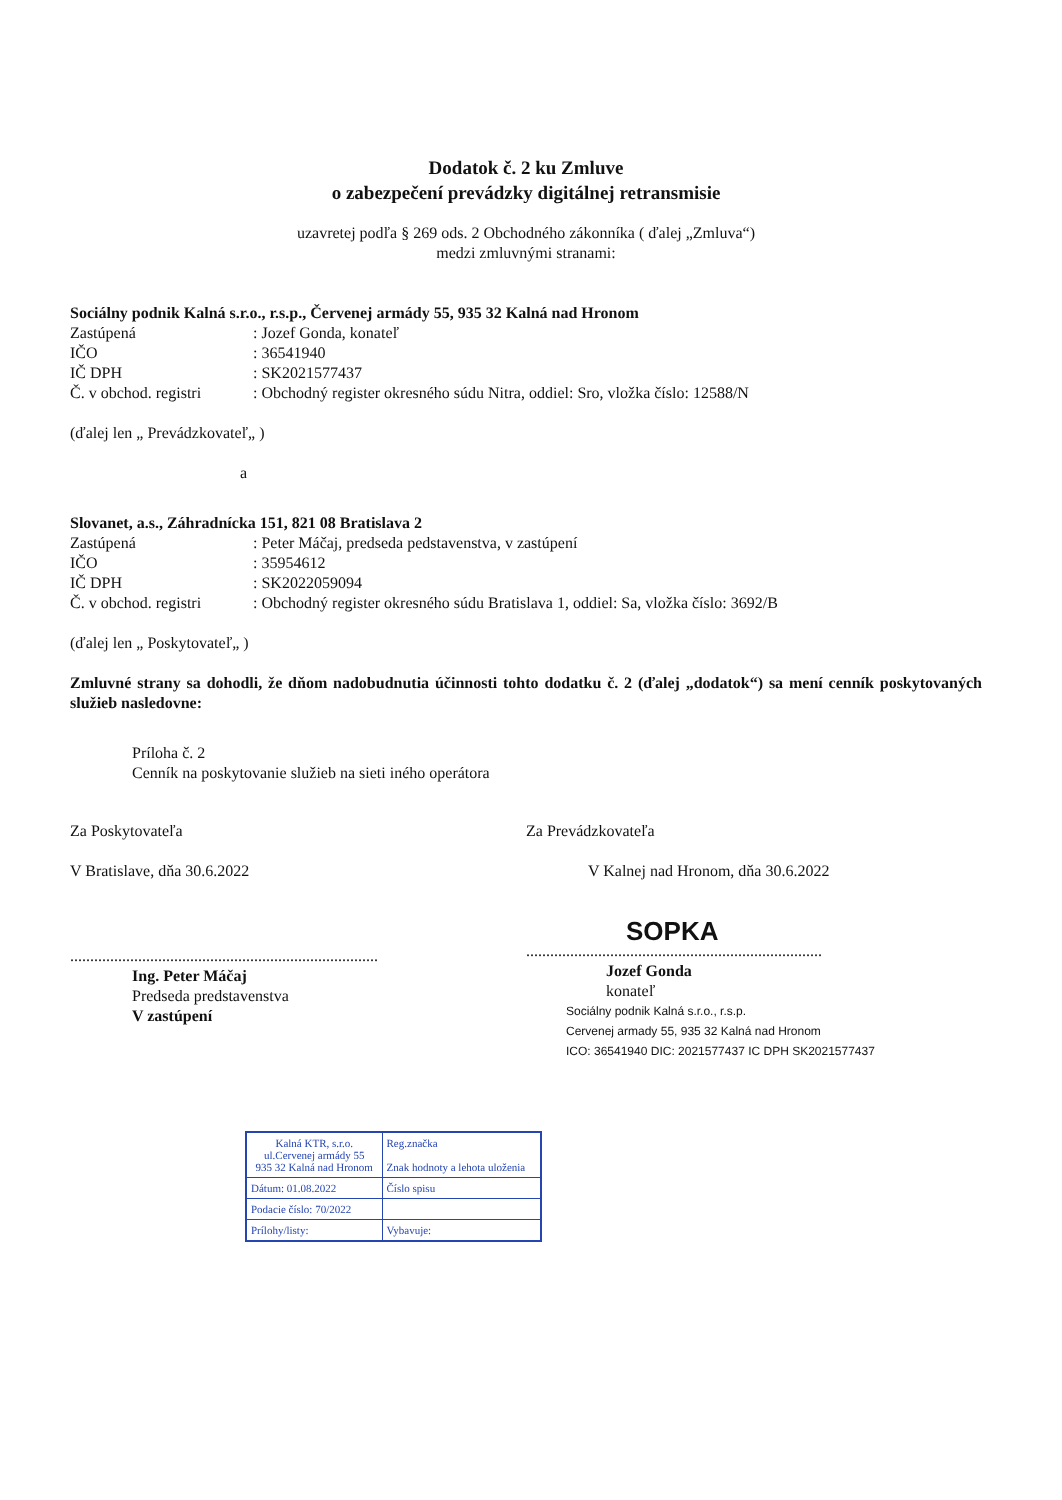Dodatok č. 2 ku Zmluve
o zabezpečení prevádzky digitálnej retransmisie
uzavretej podľa § 269 ods. 2 Obchodného zákonníka ( ďalej „Zmluva“)
medzi zmluvnými stranami:
Sociálny podnik Kalná s.r.o., r.s.p., Červenej armády 55, 935 32 Kalná nad Hronom
| Zastúpená | : Jozef Gonda, konateľ |
| IČO | : 36541940 |
| IČ DPH | : SK2021577437 |
| Č. v obchod. registri | : Obchodný register okresného súdu Nitra, oddiel: Sro, vložka číslo: 12588/N |
(ďalej len „ Prevádzkovateľ„ )
a
Slovanet, a.s., Záhradnícka 151, 821 08 Bratislava 2
| Zastúpená | : Peter Máčaj, predseda pedstavenstva, v zastúpení |
| IČO | : 35954612 |
| IČ DPH | : SK2022059094 |
| Č. v obchod. registri | : Obchodný register okresného súdu Bratislava 1, oddiel: Sa, vložka číslo: 3692/B |
(ďalej len „ Poskytovateľ„ )
Zmluvné strany sa dohodli, že dňom nadobudnutia účinnosti tohto dodatku č. 2 (ďalej „dodatok“) sa mení cenník poskytovaných služieb nasledovne:
Príloha č. 2
Cenník na poskytovanie služieb na sieti iného operátora
Za Poskytovateľa
V Bratislave, dňa 30.6.2022
.............................................................................
Ing. Peter Máčaj
Predseda predstavenstva
V zastúpení
Za Prevádzkovateľa
V Kalnej nad Hronom, dňa 30.6.2022
SOPKA
..........................................................................
Jozef Gonda
konateľ
Sociálny podnik Kalná s.r.o., r.s.p.
Cervenej armady 55, 935 32 Kalná nad Hronom
ICO: 36541940 DIC: 2021577437 IC DPH SK2021577437
| Kalná KTR, s.r.o. ul.Cervenej armády 55 935 32 Kalná nad Hronom | | Reg.značka Znak hodnoty a lehota uloženia |
| Dátum: 01.08.2022 | | Číslo spisu |
| Podacie číslo: 70/2022 | | |
| Prílohy/listy: | Vybavuje: | |